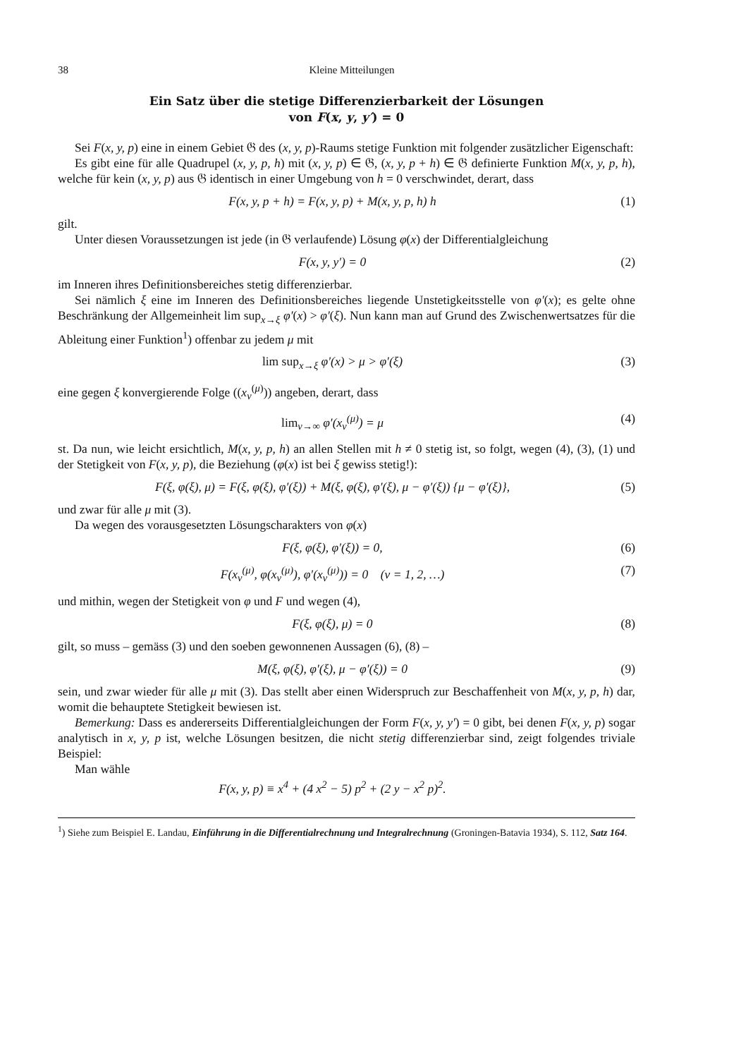38 Kleine Mitteilungen
Ein Satz über die stetige Differenzierbarkeit der Lösungen
von F(x, y, y′) = 0
Sei F(x, y, p) eine in einem Gebiet 𝔊 des (x, y, p)-Raums stetige Funktion mit folgender zusätzlicher Eigenschaft:
Es gibt eine für alle Quadrupel (x, y, p, h) mit (x, y, p) ∈ 𝔊, (x, y, p + h) ∈ 𝔊 definierte Funktion M(x, y, p, h), welche für kein (x, y, p) aus 𝔊 identisch in einer Umgebung von h = 0 verschwindet, derart, dass
F(x, y, p + h) = F(x, y, p) + M(x, y, p, h) h (1)
gilt.
Unter diesen Voraussetzungen ist jede (in 𝔊 verlaufende) Lösung φ(x) der Differentialgleichung
F(x, y, y′) = 0 (2)
im Inneren ihres Definitionsbereiches stetig differenzierbar.
Sei nämlich ξ eine im Inneren des Definitionsbereiches liegende Unstetigkeitsstelle von φ′(x); es gelte ohne Beschränkung der Allgemeinheit lim sup<sub>x→ξ</sub> φ′(x) > φ′(ξ). Nun kann man auf Grund des Zwischenwertsatzes für die Ableitung einer Funktion<sup>1</sup>) offenbar zu jedem μ mit
lim sup<sub>x→ξ</sub> φ′(x) > μ > φ′(ξ) (3)
eine gegen ξ konvergierende Folge ((x<sub>ν</sub><sup>(μ)</sup>)) angeben, derart, dass
lim<sub>ν→∞</sub> φ′(x<sub>ν</sub><sup>(μ)</sup>) = μ (4)
st. Da nun, wie leicht ersichtlich, M(x, y, p, h) an allen Stellen mit h ≠ 0 stetig ist, so folgt, wegen (4), (3), (1) und der Stetigkeit von F(x, y, p), die Beziehung (φ(x) ist bei ξ gewiss stetig!):
F(ξ, φ(ξ), μ) = F(ξ, φ(ξ), φ′(ξ)) + M(ξ, φ(ξ), φ′(ξ), μ − φ′(ξ)) {μ − φ′(ξ)}, (5)
und zwar für alle μ mit (3).
Da wegen des vorausgesetzten Lösungscharakters von φ(x)
F(ξ, φ(ξ), φ′(ξ)) = 0, (6)
F(x<sub>ν</sub><sup>(μ)</sup>, φ(x<sub>ν</sub><sup>(μ)</sup>), φ′(x<sub>ν</sub><sup>(μ)</sup>)) = 0 (ν = 1, 2, …) (7)
und mithin, wegen der Stetigkeit von φ und F und wegen (4),
F(ξ, φ(ξ), μ) = 0 (8)
gilt, so muss – gemäss (3) und den soeben gewonnenen Aussagen (6), (8) –
M(ξ, φ(ξ), φ′(ξ), μ − φ′(ξ)) = 0 (9)
sein, und zwar wieder für alle μ mit (3). Das stellt aber einen Widerspruch zur Beschaffenheit von M(x, y, p, h) dar, womit die behauptete Stetigkeit bewiesen ist.
Bemerkung: Dass es andererseits Differentialgleichungen der Form F(x, y, y′) = 0 gibt, bei denen F(x, y, p) sogar analytisch in x, y, p ist, welche Lösungen besitzen, die nicht stetig differenzierbar sind, zeigt folgendes triviale Beispiel:
Man wähle
F(x, y, p) ≡ x<sup>4</sup> + (4 x<sup>2</sup> − 5) p<sup>2</sup> + (2 y − x<sup>2</sup> p)<sup>2</sup>.
<sup>1</sup>) Siehe zum Beispiel E. Landau, Einführung in die Differentialrechnung und Integralrechnung (Groningen-Batavia 1934), S. 112, Satz 164.